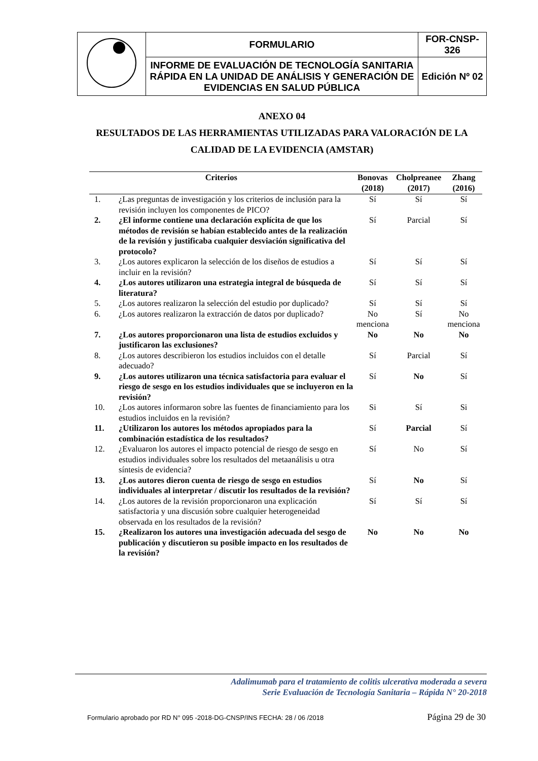| | FORMULARIO | FOR-CNSP-326 |
| | INFORME DE EVALUACIÓN DE TECNOLOGÍA SANITARIA RÁPIDA EN LA UNIDAD DE ANÁLISIS Y GENERACIÓN DE EVIDENCIAS EN SALUD PÚBLICA | Edición Nº 02 |
ANEXO 04
RESULTADOS DE LAS HERRAMIENTAS UTILIZADAS PARA VALORACIÓN DE LA CALIDAD DE LA EVIDENCIA (AMSTAR)
| Criterios | | Bonovas (2018) | Cholpreanee (2017) | Zhang (2016) |
| --- | --- | --- | --- | --- |
| 1. | ¿Las preguntas de investigación y los criterios de inclusión para la revisión incluyen los componentes de PICO? | Sí | Sí | Sí |
| 2. | ¿El informe contiene una declaración explícita de que los métodos de revisión se habían establecido antes de la realización de la revisión y justificaba cualquier desviación significativa del protocolo? | Sí | Parcial | Sí |
| 3. | ¿Los autores explicaron la selección de los diseños de estudios a incluir en la revisión? | Sí | Sí | Sí |
| 4. | ¿Los autores utilizaron una estrategia integral de búsqueda de literatura? | Sí | Sí | Sí |
| 5. | ¿Los autores realizaron la selección del estudio por duplicado? | Sí | Sí | Sí |
| 6. | ¿Los autores realizaron la extracción de datos por duplicado? | No menciona | Sí | No menciona |
| 7. | ¿Los autores proporcionaron una lista de estudios excluidos y justificaron las exclusiones? | No | No | No |
| 8. | ¿Los autores describieron los estudios incluidos con el detalle adecuado? | Sí | Parcial | Sí |
| 9. | ¿Los autores utilizaron una técnica satisfactoria para evaluar el riesgo de sesgo en los estudios individuales que se incluyeron en la revisión? | Sí | No | Sí |
| 10. | ¿Los autores informaron sobre las fuentes de financiamiento para los estudios incluidos en la revisión? | Si | Sí | Si |
| 11. | ¿Utilizaron los autores los métodos apropiados para la combinación estadística de los resultados? | Sí | Parcial | Sí |
| 12. | ¿Evaluaron los autores el impacto potencial de riesgo de sesgo en estudios individuales sobre los resultados del metaanálisis u otra síntesis de evidencia? | Sí | No | Sí |
| 13. | ¿Los autores dieron cuenta de riesgo de sesgo en estudios individuales al interpretar / discutir los resultados de la revisión? | Sí | No | Sí |
| 14. | ¿Los autores de la revisión proporcionaron una explicación satisfactoria y una discusión sobre cualquier heterogeneidad observada en los resultados de la revisión? | Sí | Sí | Sí |
| 15. | ¿Realizaron los autores una investigación adecuada del sesgo de publicación y discutieron su posible impacto en los resultados de la revisión? | No | No | No |
Adalimumab para el tratamiento de colitis ulcerativa moderada a severa
Serie Evaluación de Tecnología Sanitaria – Rápida N° 20-2018
Formulario aprobado por RD N° 095 -2018-DG-CNSP/INS FECHA: 28 / 06 /2018 Página 29 de 30